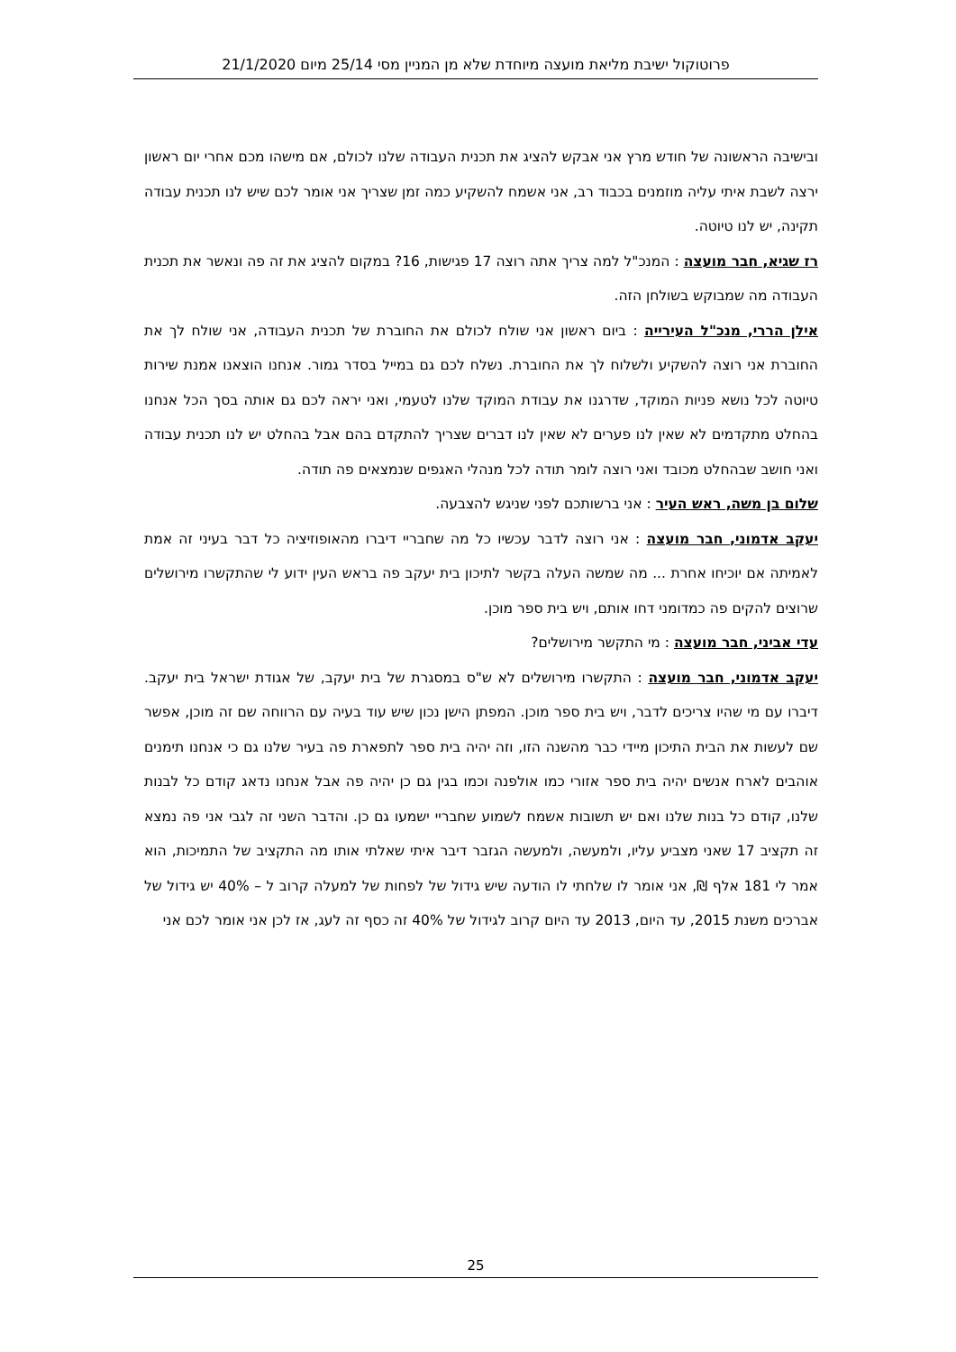פרוטוקול ישיבת מליאת מועצה מיוחדת שלא מן המניין מסי 25/14 מיום 21/1/2020
ובישיבה הראשונה של חודש מרץ אני אבקש להציג את תכנית העבודה שלנו לכולם, אם מישהו מכם אחרי יום ראשון ירצה לשבת איתי עליה מוזמנים בכבוד רב, אני אשמח להשקיע כמה זמן שצריך אני אומר לכם שיש לנו תכנית עבודה תקינה, יש לנו טיוטה.
רז שגיא, חבר מועצה : המנכ"ל למה צריך אתה רוצה 17 פגישות, 16? במקום להציג את זה פה ונאשר את תכנית העבודה מה שמבוקש בשולחן הזה.
אילן הררי, מנכ"ל העירייה : ביום ראשון אני שולח לכולם את החוברת של תכנית העבודה, אני שולח לך את החוברת אני רוצה להשקיע ולשלוח לך את החוברת. נשלח לכם גם במייל בסדר גמור. אנחנו הוצאנו אמנת שירות טיוטה לכל נושא פניות המוקד, שדרגנו את עבודת המוקד שלנו לטעמי, ואני יראה לכם גם אותה בסך הכל אנחנו בהחלט מתקדמים לא שאין לנו פערים לא שאין לנו דברים שצריך להתקדם בהם אבל בהחלט יש לנו תכנית עבודה ואני חושב שבהחלט מכובד ואני רוצה לומר תודה לכל מנהלי האגפים שנמצאים פה תודה.
שלום בן משה, ראש העיר : אני ברשותכם לפני שניגש להצבעה.
יעקב אדמוני, חבר מועצה : אני רוצה לדבר עכשיו כל מה שחבריי דיברו מהאופוזיציה כל דבר בעיני זה אמת לאמיתה אם יוכיחו אחרת ... מה שמשה העלה בקשר לתיכון בית יעקב פה בראש העין ידוע לי שהתקשרו מירושלים שרוצים להקים פה כמדומני דחו אותם, ויש בית ספר מוכן.
עדי אביני, חבר מועצה : מי התקשר מירושלים?
יעקב אדמוני, חבר מועצה : התקשרו מירושלים לא ש"ס במסגרת של בית יעקב, של אגודת ישראל בית יעקב. דיברו עם מי שהיו צריכים לדבר, ויש בית ספר מוכן. המפתן הישן נכון שיש עוד בעיה עם הרווחה שם זה מוכן, אפשר שם לעשות את הבית התיכון מיידי כבר מהשנה הזו, וזה יהיה בית ספר לתפארת פה בעיר שלנו גם כי אנחנו תימנים אוהבים לארח אנשים יהיה בית ספר אזורי כמו אולפנה וכמו בגין גם כן יהיה פה אבל אנחנו נדאג קודם כל לבנות שלנו, קודם כל בנות שלנו ואם יש תשובות אשמח לשמוע שחבריי ישמעו גם כן. והדבר השני זה לגבי אני פה נמצא זה תקציב 17 שאני מצביע עליו, ולמעשה, ולמעשה הגזבר דיבר איתי שאלתי אותו מה התקציב של התמיכות, הוא אמר לי 181 אלף ₪, אני אומר לו שלחתי לו הודעה שיש גידול של לפחות של למעלה קרוב ל – 40% יש גידול של אברכים משנת 2015, עד היום, 2013 עד היום קרוב לגידול של 40% זה כסף זה לעג, אז לכן אני אומר לכם אני
25